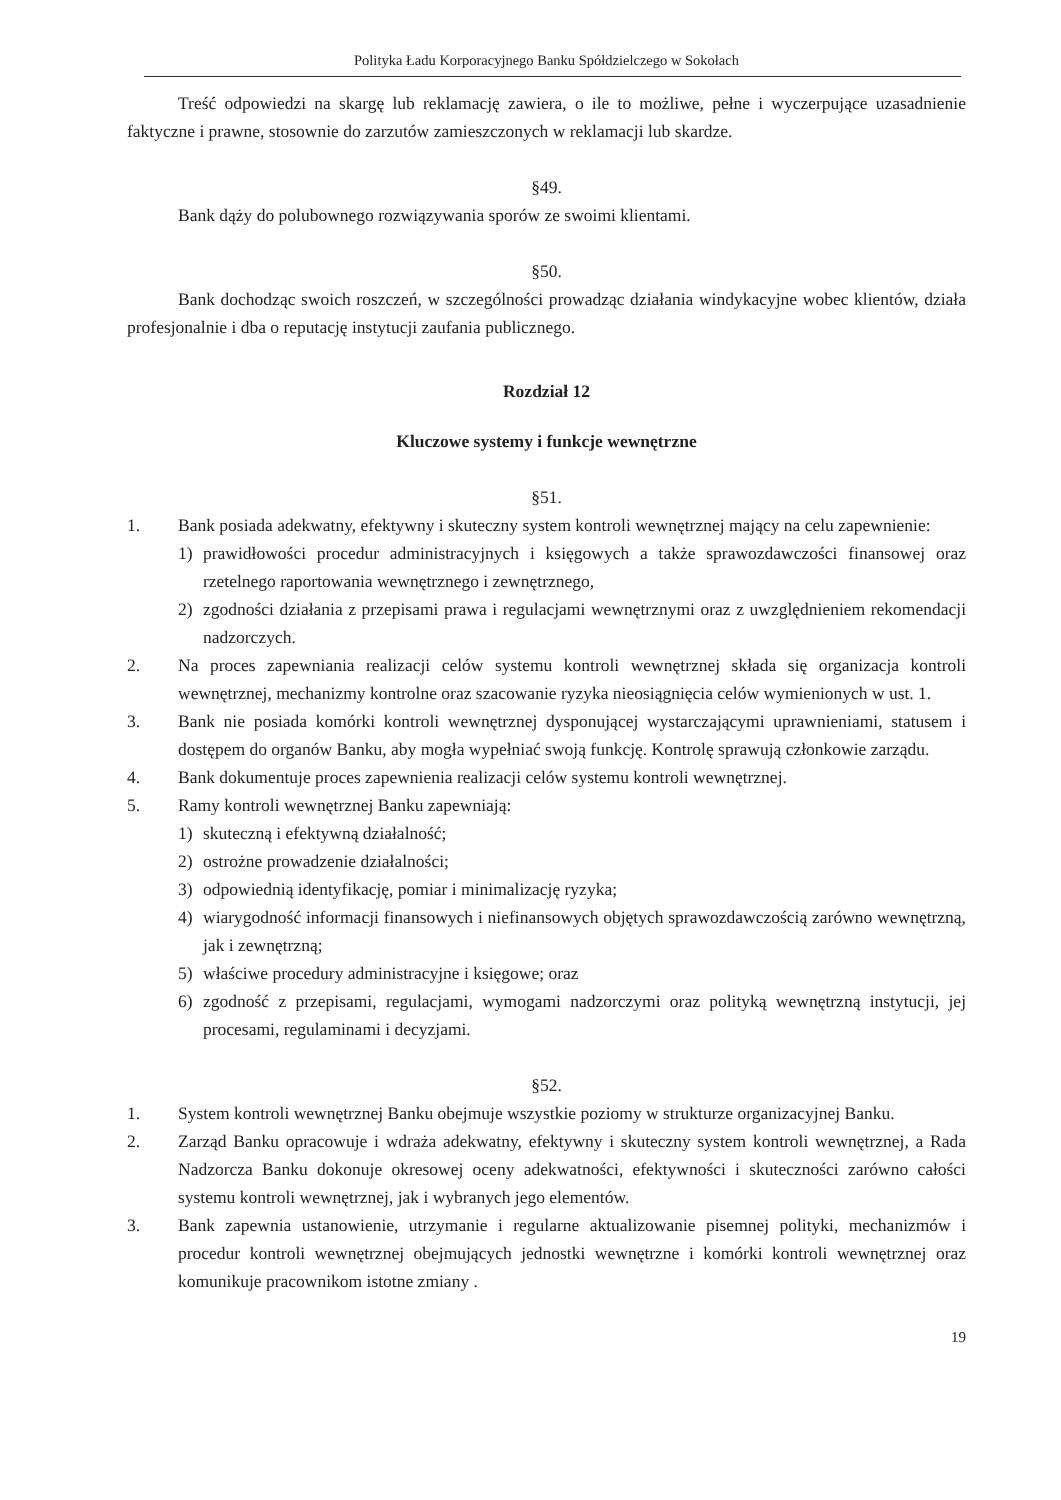Polityka Ładu Korporacyjnego Banku Spółdzielczego w Sokołach
Treść odpowiedzi na skargę lub reklamację zawiera, o ile to możliwe, pełne i wyczerpujące uzasadnienie faktyczne i prawne, stosownie do zarzutów zamieszczonych w reklamacji lub skardze.
§49.
Bank dąży do polubownego rozwiązywania sporów ze swoimi klientami.
§50.
Bank dochodząc swoich roszczeń, w szczególności prowadząc działania windykacyjne wobec klientów, działa profesjonalnie i dba o reputację instytucji zaufania publicznego.
Rozdział 12
Kluczowe systemy i funkcje wewnętrzne
§51.
1. Bank posiada adekwatny, efektywny i skuteczny system kontroli wewnętrznej mający na celu zapewnienie:
1) prawidłowości procedur administracyjnych i księgowych a także sprawozdawczości finansowej oraz rzetelnego raportowania wewnętrznego i zewnętrznego,
2) zgodności działania z przepisami prawa i regulacjami wewnętrznymi oraz z uwzględnieniem rekomendacji nadzorczych.
2. Na proces zapewniania realizacji celów systemu kontroli wewnętrznej składa się organizacja kontroli wewnętrznej, mechanizmy kontrolne oraz szacowanie ryzyka nieosiągnięcia celów wymienionych w ust. 1.
3. Bank nie posiada komórki kontroli wewnętrznej dysponującej wystarczającymi uprawnieniami, statusem i dostępem do organów Banku, aby mogła wypełniać swoją funkcję. Kontrolę sprawują członkowie zarządu.
4. Bank dokumentuje proces zapewnienia realizacji celów systemu kontroli wewnętrznej.
5. Ramy kontroli wewnętrznej Banku zapewniają:
1) skuteczną i efektywną działalność;
2) ostrożne prowadzenie działalności;
3) odpowiednią identyfikację, pomiar i minimalizację ryzyka;
4) wiarygodność informacji finansowych i niefinansowych objętych sprawozdawczością zarówno wewnętrzną, jak i zewnętrzną;
5) właściwe procedury administracyjne i księgowe; oraz
6) zgodność z przepisami, regulacjami, wymogami nadzorczymi oraz polityką wewnętrzną instytucji, jej procesami, regulaminami i decyzjami.
§52.
1. System kontroli wewnętrznej Banku obejmuje wszystkie poziomy w strukturze organizacyjnej Banku.
2. Zarząd Banku opracowuje i wdraża adekwatny, efektywny i skuteczny system kontroli wewnętrznej, a Rada Nadzorcza Banku dokonuje okresowej oceny adekwatności, efektywności i skuteczności zarówno całości systemu kontroli wewnętrznej, jak i wybranych jego elementów.
3. Bank zapewnia ustanowienie, utrzymanie i regularne aktualizowanie pisemnej polityki, mechanizmów i procedur kontroli wewnętrznej obejmujących jednostki wewnętrzne i komórki kontroli wewnętrznej oraz komunikuje pracownikom istotne zmiany .
19